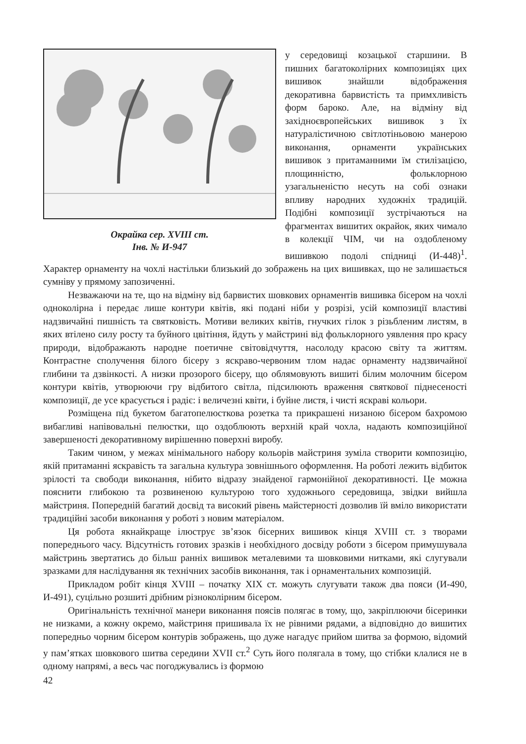Окрайка сер. XVIII ст.
Інв. № И-947
у середовищі козацької старшини. В пишних багатоколірних композиціях цих вишивок знайшли відображення декоративна барвистість та примхливість форм бароко. Але, на відміну від західноєвропейських вишивок з їх натуралістичною світлотіньовою манерою виконання, орнаменти українських вишивок з притаманними їм стилізацією, площинністю, фольклорною узагальненістю несуть на собі ознаки впливу народних художніх традицій. Подібні композиції зустрічаються на фрагментах вишитих окрайок, яких чимало в колекції ЧІМ, чи на оздобленому вишивкою подолі спідниці (И-448)<sup>1</sup>. Характер орнаменту на чохлі настільки близький до зображень на цих вишивках, що не залишається сумніву у прямому запозиченні.
Незважаючи на те, що на відміну від барвистих шовкових орнаментів вишивка бісером на чохлі одноколірна і передає лише контури квітів, які подані ніби у розрізі, усій композиції властиві надзвичайні пишність та святковість. Мотиви великих квітів, гнучких гілок з різьбленим листям, в яких втілено силу росту та буйного цвітіння, йдуть у майстрині від фольклорного уявлення про красу природи, відображають народне поетичне світовідчуття, насолоду красою світу та життям. Контрастне сполучення білого бісеру з яскраво-червоним тлом надає орнаменту надзвичайної глибини та дзвінкості. А низки прозорого бісеру, що облямовують вишиті білим молочним бісером контури квітів, утворюючи гру відбитого світла, підсилюють враження святкової піднесеності композиції, де усе красується і радіє: і величезні квіти, і буйне листя, і чисті яскраві кольори.
Розміщена під букетом багатопелюсткова розетка та прикрашені низаною бісером бахромою вибагливі напівовальні пелюстки, що оздоблюють верхній край чохла, надають композиційної завершеності декоративному вирішенню поверхні виробу.
Таким чином, у межах мінімального набору кольорів майстриня зуміла створити композицію, якій притаманні яскравість та загальна культура зовнішнього оформлення. На роботі лежить відбиток зрілості та свободи виконання, нібито відразу знайденої гармонійної декоративності. Це можна пояснити глибокою та розвиненою культурою того художнього середовища, звідки вийшла майстриня. Попередній багатий досвід та високий рівень майстерності дозволив їй вміло використати традиційні засоби виконання у роботі з новим матеріалом.
Ця робота якнайкраще ілюструє зв’язок бісерних вишивок кінця XVIII ст. з творами попереднього часу. Відсутність готових зразків і необхідного досвіду роботи з бісером примушувала майстринь звертатись до більш ранніх вишивок металевими та шовковими нитками, які слугували зразками для наслідування як технічних засобів виконання, так і орнаментальних композицій.
Прикладом робіт кінця XVIII – початку XIX ст. можуть слугувати також два пояси (И-490, И-491), суцільно розшиті дрібним різноколірним бісером.
Оригінальність технічної манери виконання поясів полягає в тому, що, закріплюючи бісеринки не низками, а кожну окремо, майстриня пришивала їх не рівними рядами, а відповідно до вишитих попередньо чорним бісером контурів зображень, що дуже нагадує прийом шитва за формою, відомий у пам’ятках шовкового шитва середини XVII ст.<sup>2</sup> Суть його полягала в тому, що стібки клалися не в одному напрямі, а весь час погоджувались із формою
42